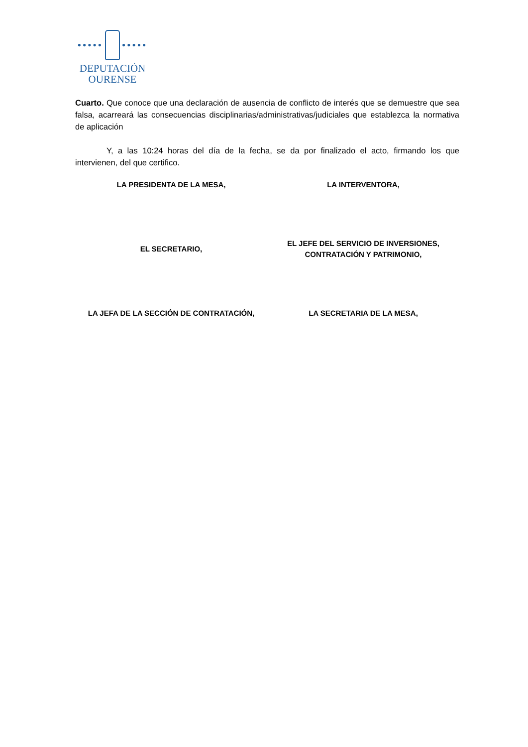●●●●● ●●●●●
DEPUTACIÓN
OURENSE
Cuarto. Que conoce que una declaración de ausencia de conflicto de interés que se demuestre que sea falsa, acarreará las consecuencias disciplinarias/administrativas/judiciales que establezca la normativa de aplicación
Y, a las 10:24 horas del día de la fecha, se da por finalizado el acto, firmando los que intervienen, del que certifico.
LA PRESIDENTA DE LA MESA, LA INTERVENTORA,
EL SECRETARIO,
EL JEFE DEL SERVICIO DE INVERSIONES,
CONTRATACIÓN Y PATRIMONIO,
LA JEFA DE LA SECCIÓN DE CONTRATACIÓN,
LA SECRETARIA DE LA MESA,